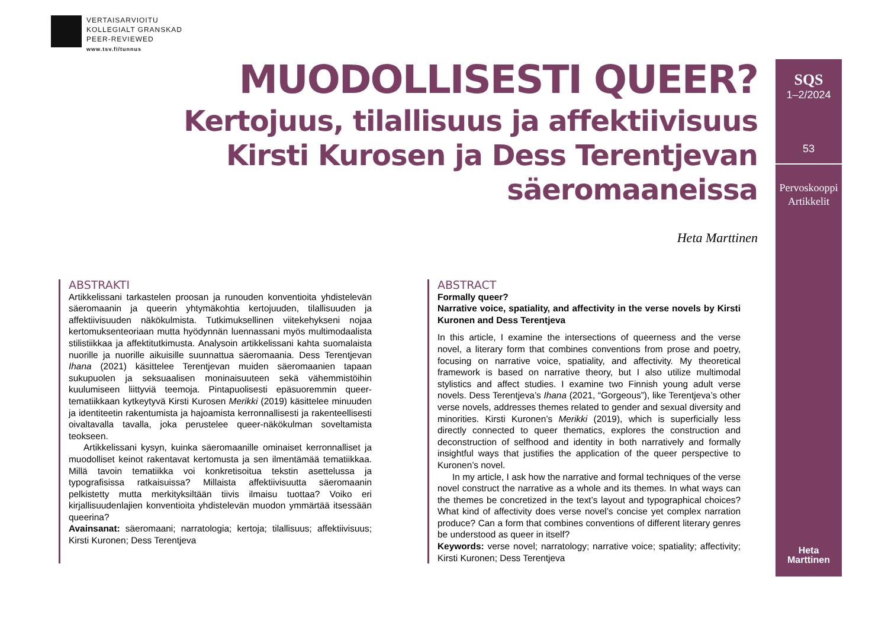VERTAISARVIOITU
KOLLEGIALT GRANSKAD
PEER-REVIEWED
www.tsv.fi/tunnus
MUODOLLISESTI QUEER?
Kertojuus, tilallisuus ja affektiivisuus
Kirsti Kurosen ja Dess Terentjevan säeromaaneissa
Heta Marttinen
ABSTRAKTI
Artikkelissani tarkastelen proosan ja runouden konventioita yhdistelevän säeromaanin ja queerin yhtymäkohtia kertojuuden, tilallisuuden ja affektiivisuuden näkökulmista. Tutkimuksellinen viitekehykseni nojaa kertomuksenteoriaan mutta hyödynnän luennassani myös multimodaalista stilistiikkaa ja affektitutkimusta. Analysoin artikkelissani kahta suomalaista nuorille ja nuorille aikuisille suunnattua säeromaania. Dess Terentjevan Ihana (2021) käsittelee Terentjevan muiden säeromaanien tapaan sukupuolen ja seksuaalisen moninaisuuteen sekä vähemmistöihin kuulumiseen liittyviä teemoja. Pintapuolisesti epäsuoremmin queer-tematiikkaan kytkeytyvä Kirsti Kurosen Merikki (2019) käsittelee minuuden ja identiteetin rakentumista ja hajoamista kerronnallisesti ja rakenteellisesti oivaltavalla tavalla, joka perustelee queer-näkökulman soveltamista teokseen.
Artikkelissani kysyn, kuinka säeromaanille ominaiset kerronnalliset ja muodolliset keinot rakentavat kertomusta ja sen ilmentämää tematiikkaa. Millä tavoin tematiikka voi konkretisoitua tekstin asettelussa ja typografisissa ratkaisuissa? Millaista affektiivisuutta säeromaanin pelkistetty mutta merkityksiltään tiivis ilmaisu tuottaa? Voiko eri kirjallisuudenlajien konventioita yhdistelevän muodon ymmärtää itsessään queerina?
Avainsanat: säeromaani; narratologia; kertoja; tilallisuus; affektiivisuus; Kirsti Kuronen; Dess Terentjeva
ABSTRACT
Formally queer?
Narrative voice, spatiality, and affectivity in the verse novels by Kirsti Kuronen and Dess Terentjeva
In this article, I examine the intersections of queerness and the verse novel, a literary form that combines conventions from prose and poetry, focusing on narrative voice, spatiality, and affectivity. My theoretical framework is based on narrative theory, but I also utilize multimodal stylistics and affect studies. I examine two Finnish young adult verse novels. Dess Terentjeva’s Ihana (2021, “Gorgeous”), like Terentjeva’s other verse novels, addresses themes related to gender and sexual diversity and minorities. Kirsti Kuronen’s Merikki (2019), which is superficially less directly connected to queer thematics, explores the construction and deconstruction of selfhood and identity in both narratively and formally insightful ways that justifies the application of the queer perspective to Kuronen’s novel.
In my article, I ask how the narrative and formal techniques of the verse novel construct the narrative as a whole and its themes. In what ways can the themes be concretized in the text’s layout and typographical choices? What kind of affectivity does verse novel’s concise yet complex narration produce? Can a form that combines conventions of different literary genres be understood as queer in itself?
Keywords: verse novel; narratology; narrative voice; spatiality; affectivity; Kirsti Kuronen; Dess Terentjeva
SQS
1–2/2024
53
Pervoskooppi
Artikkelit
Heta
Marttinen